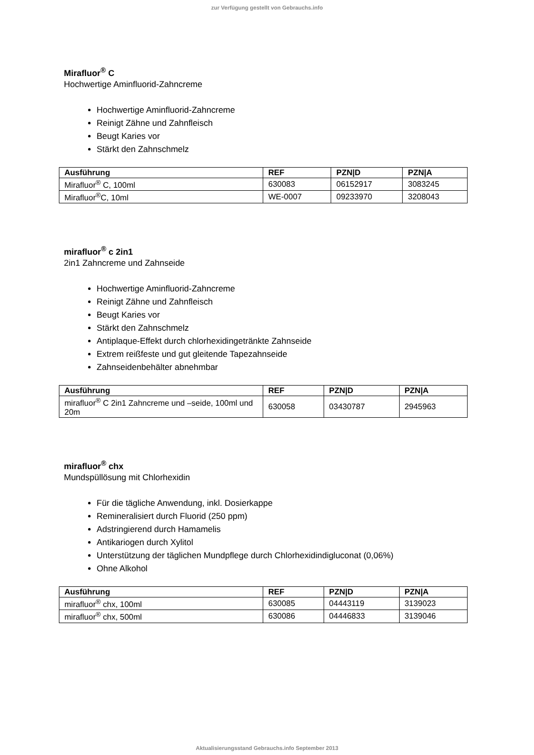zur Verfügung gestellt von Gebrauchs.info
Mirafluor<sup>®</sup> C
Hochwertige Aminfluorid-Zahncreme
Hochwertige Aminfluorid-Zahncreme
Reinigt Zähne und Zahnfleisch
Beugt Karies vor
Stärkt den Zahnschmelz
| Ausführung | REF | PZN/D | PZN/A |
| --- | --- | --- | --- |
| Mirafluor<sup>®</sup> C, 100ml | 630083 | 06152917 | 3083245 |
| Mirafluor<sup>®</sup>C, 10ml | WE-0007 | 09233970 | 3208043 |
mirafluor<sup>®</sup> c 2in1
2in1 Zahncreme und Zahnseide
Hochwertige Aminfluorid-Zahncreme
Reinigt Zähne und Zahnfleisch
Beugt Karies vor
Stärkt den Zahnschmelz
Antiplaque-Effekt durch chlorhexidingetränkte Zahnseide
Extrem reißfeste und gut gleitende Tapezahnseide
Zahnseidenbehälter abnehmbar
| Ausführung | REF | PZN/D | PZN/A |
| --- | --- | --- | --- |
| mirafluor<sup>®</sup> C 2in1 Zahncreme und –seide, 100ml und 20m | 630058 | 03430787 | 2945963 |
mirafluor<sup>®</sup> chx
Mundspüllösung mit Chlorhexidin
Für die tägliche Anwendung, inkl. Dosierkappe
Remineralisiert durch Fluorid (250 ppm)
Adstringierend durch Hamamelis
Antikariogen durch Xylitol
Unterstützung der täglichen Mundpflege durch Chlorhexidindigluconat (0,06%)
Ohne Alkohol
| Ausführung | REF | PZN/D | PZN/A |
| --- | --- | --- | --- |
| mirafluor<sup>®</sup> chx, 100ml | 630085 | 04443119 | 3139023 |
| mirafluor<sup>®</sup> chx, 500ml | 630086 | 04446833 | 3139046 |
Aktualisierungsstand Gebrauchs.info September 2013